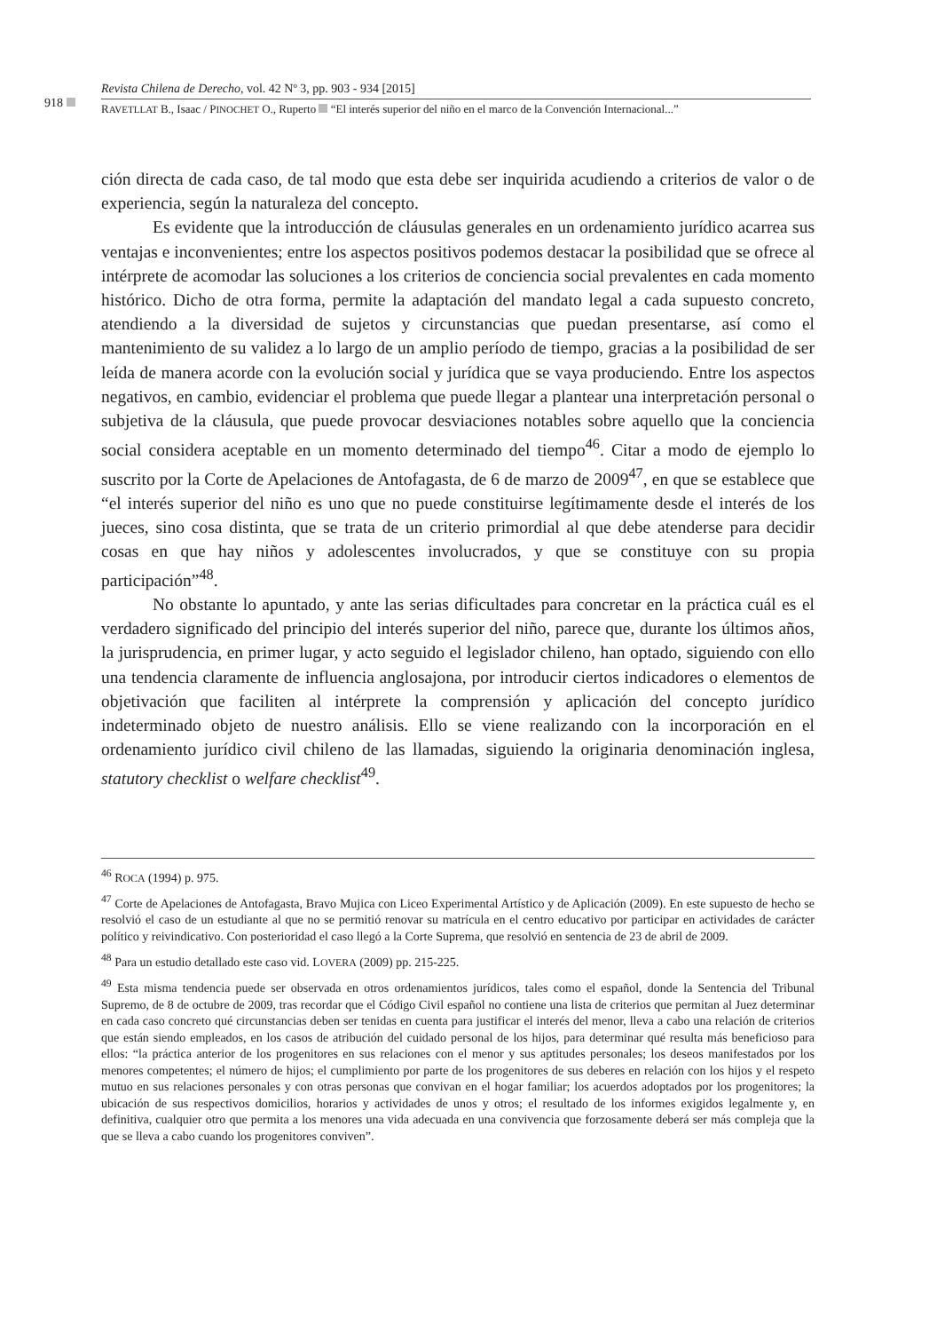918
Revista Chilena de Derecho, vol. 42 Nº 3, pp. 903 - 934 [2015]
RAVETLLAT B., Isaac / PINOCHET O., Ruperto “El interés superior del niño en el marco de la Convención Internacional...”
ción directa de cada caso, de tal modo que esta debe ser inquirida acudiendo a criterios de valor o de experiencia, según la naturaleza del concepto.
Es evidente que la introducción de cláusulas generales en un ordenamiento jurídico acarrea sus ventajas e inconvenientes; entre los aspectos positivos podemos destacar la posibilidad que se ofrece al intérprete de acomodar las soluciones a los criterios de conciencia social prevalentes en cada momento histórico. Dicho de otra forma, permite la adaptación del mandato legal a cada supuesto concreto, atendiendo a la diversidad de sujetos y circunstancias que puedan presentarse, así como el mantenimiento de su validez a lo largo de un amplio período de tiempo, gracias a la posibilidad de ser leída de manera acorde con la evolución social y jurídica que se vaya produciendo. Entre los aspectos negativos, en cambio, evidenciar el problema que puede llegar a plantear una interpretación personal o subjetiva de la cláusula, que puede provocar desviaciones notables sobre aquello que la conciencia social considera aceptable en un momento determinado del tiempo<sup>46</sup>. Citar a modo de ejemplo lo suscrito por la Corte de Apelaciones de Antofagasta, de 6 de marzo de 2009<sup>47</sup>, en que se establece que “el interés superior del niño es uno que no puede constituirse legítimamente desde el interés de los jueces, sino cosa distinta, que se trata de un criterio primordial al que debe atenderse para decidir cosas en que hay niños y adolescentes involucrados, y que se constituye con su propia participación”<sup>48</sup>.
No obstante lo apuntado, y ante las serias dificultades para concretar en la práctica cuál es el verdadero significado del principio del interés superior del niño, parece que, durante los últimos años, la jurisprudencia, en primer lugar, y acto seguido el legislador chileno, han optado, siguiendo con ello una tendencia claramente de influencia anglosajona, por introducir ciertos indicadores o elementos de objetivación que faciliten al intérprete la comprensión y aplicación del concepto jurídico indeterminado objeto de nuestro análisis. Ello se viene realizando con la incorporación en el ordenamiento jurídico civil chileno de las llamadas, siguiendo la originaria denominación inglesa, statutory checklist o welfare checklist<sup>49</sup>.
<sup>46</sup> ROCA (1994) p. 975.
<sup>47</sup> Corte de Apelaciones de Antofagasta, Bravo Mujica con Liceo Experimental Artístico y de Aplicación (2009). En este supuesto de hecho se resolvió el caso de un estudiante al que no se permitió renovar su matrícula en el centro educativo por participar en actividades de carácter político y reivindicativo. Con posterioridad el caso llegó a la Corte Suprema, que resolvió en sentencia de 23 de abril de 2009.
<sup>48</sup> Para un estudio detallado este caso vid. LOVERA (2009) pp. 215-225.
<sup>49</sup> Esta misma tendencia puede ser observada en otros ordenamientos jurídicos, tales como el español, donde la Sentencia del Tribunal Supremo, de 8 de octubre de 2009, tras recordar que el Código Civil español no contiene una lista de criterios que permitan al Juez determinar en cada caso concreto qué circunstancias deben ser tenidas en cuenta para justificar el interés del menor, lleva a cabo una relación de criterios que están siendo empleados, en los casos de atribución del cuidado personal de los hijos, para determinar qué resulta más beneficioso para ellos: “la práctica anterior de los progenitores en sus relaciones con el menor y sus aptitudes personales; los deseos manifestados por los menores competentes; el número de hijos; el cumplimiento por parte de los progenitores de sus deberes en relación con los hijos y el respeto mutuo en sus relaciones personales y con otras personas que convivan en el hogar familiar; los acuerdos adoptados por los progenitores; la ubicación de sus respectivos domicilios, horarios y actividades de unos y otros; el resultado de los informes exigidos legalmente y, en definitiva, cualquier otro que permita a los menores una vida adecuada en una convivencia que forzosamente deberá ser más compleja que la que se lleva a cabo cuando los progenitores conviven”.